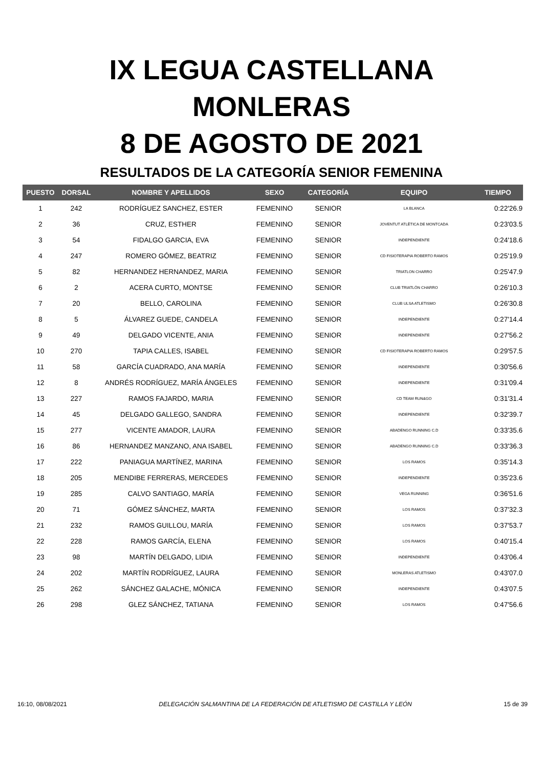IX LEGUA CASTELLANA
MONLERAS
8 DE AGOSTO DE 2021
RESULTADOS DE LA CATEGORÍA SENIOR FEMENINA
| PUESTO | DORSAL | NOMBRE Y APELLIDOS | SEXO | CATEGORÍA | EQUIPO | TIEMPO |
| --- | --- | --- | --- | --- | --- | --- |
| 1 | 242 | RODRÍGUEZ SANCHEZ, ESTER | FEMENINO | SENIOR | LA BLANCA | 0:22'26.9 |
| 2 | 36 | CRUZ, ESTHER | FEMENINO | SENIOR | JOVENTUT ATLÈTICA DE MONTCADA | 0:23'03.5 |
| 3 | 54 | FIDALGO GARCIA, EVA | FEMENINO | SENIOR | INDEPENDIENTE | 0:24'18.6 |
| 4 | 247 | ROMERO GÓMEZ, BEATRIZ | FEMENINO | SENIOR | CD FISIOTERAPIA ROBERTO RAMOS | 0:25'19.9 |
| 5 | 82 | HERNANDEZ HERNANDEZ, MARIA | FEMENINO | SENIOR | TRIATLON CHARRO | 0:25'47.9 |
| 6 | 2 | ACERA CURTO, MONTSE | FEMENINO | SENIOR | CLUB TRIATLÓN CHARRO | 0:26'10.3 |
| 7 | 20 | BELLO, CAROLINA | FEMENINO | SENIOR | CLUB ULSA ATLETISMO | 0:26'30.8 |
| 8 | 5 | ÁLVAREZ GUEDE, CANDELA | FEMENINO | SENIOR | INDEPENDIENTE | 0:27'14.4 |
| 9 | 49 | DELGADO VICENTE, ANIA | FEMENINO | SENIOR | INDEPENDIENTE | 0:27'56.2 |
| 10 | 270 | TAPIA CALLES, ISABEL | FEMENINO | SENIOR | CD FISIOTERAPIA ROBERTO RAMOS | 0:29'57.5 |
| 11 | 58 | GARCÍA CUADRADO, ANA MARÍA | FEMENINO | SENIOR | INDEPENDIENTE | 0:30'56.6 |
| 12 | 8 | ANDRÉS RODRÍGUEZ, MARÍA ÁNGELES | FEMENINO | SENIOR | INDEPENDIENTE | 0:31'09.4 |
| 13 | 227 | RAMOS FAJARDO, MARIA | FEMENINO | SENIOR | CD TEAM RUN&GO | 0:31'31.4 |
| 14 | 45 | DELGADO GALLEGO, SANDRA | FEMENINO | SENIOR | INDEPENDIENTE | 0:32'39.7 |
| 15 | 277 | VICENTE AMADOR, LAURA | FEMENINO | SENIOR | ABADENGO RUNNING C.D | 0:33'35.6 |
| 16 | 86 | HERNANDEZ MANZANO, ANA ISABEL | FEMENINO | SENIOR | ABADENGO RUNNING C.D | 0:33'36.3 |
| 17 | 222 | PANIAGUA MARTÍNEZ, MARINA | FEMENINO | SENIOR | LOS RAMOS | 0:35'14.3 |
| 18 | 205 | MENDIBE FERRERAS, MERCEDES | FEMENINO | SENIOR | INDEPENDIENTE | 0:35'23.6 |
| 19 | 285 | CALVO SANTIAGO, MARÍA | FEMENINO | SENIOR | VEGA RUNNING | 0:36'51.6 |
| 20 | 71 | GÓMEZ SÁNCHEZ, MARTA | FEMENINO | SENIOR | LOS RAMOS | 0:37'32.3 |
| 21 | 232 | RAMOS GUILLOU, MARÍA | FEMENINO | SENIOR | LOS RAMOS | 0:37'53.7 |
| 22 | 228 | RAMOS GARCÍA, ELENA | FEMENINO | SENIOR | LOS RAMOS | 0:40'15.4 |
| 23 | 98 | MARTÍN DELGADO, LIDIA | FEMENINO | SENIOR | INDEPENDIENTE | 0:43'06.4 |
| 24 | 202 | MARTÍN RODRÍGUEZ, LAURA | FEMENINO | SENIOR | MONLERAS ATLETISMO | 0:43'07.0 |
| 25 | 262 | SÁNCHEZ GALACHE, MÓNICA | FEMENINO | SENIOR | INDEPENDIENTE | 0:43'07.5 |
| 26 | 298 | GLEZ SÁNCHEZ, TATIANA | FEMENINO | SENIOR | LOS RAMOS | 0:47'56.6 |
16:10, 08/08/2021 DELEGACIÓN SALMANTINA DE LA FEDERACIÓN DE ATLETISMO DE CASTILLA Y LEÓN 15 de 39